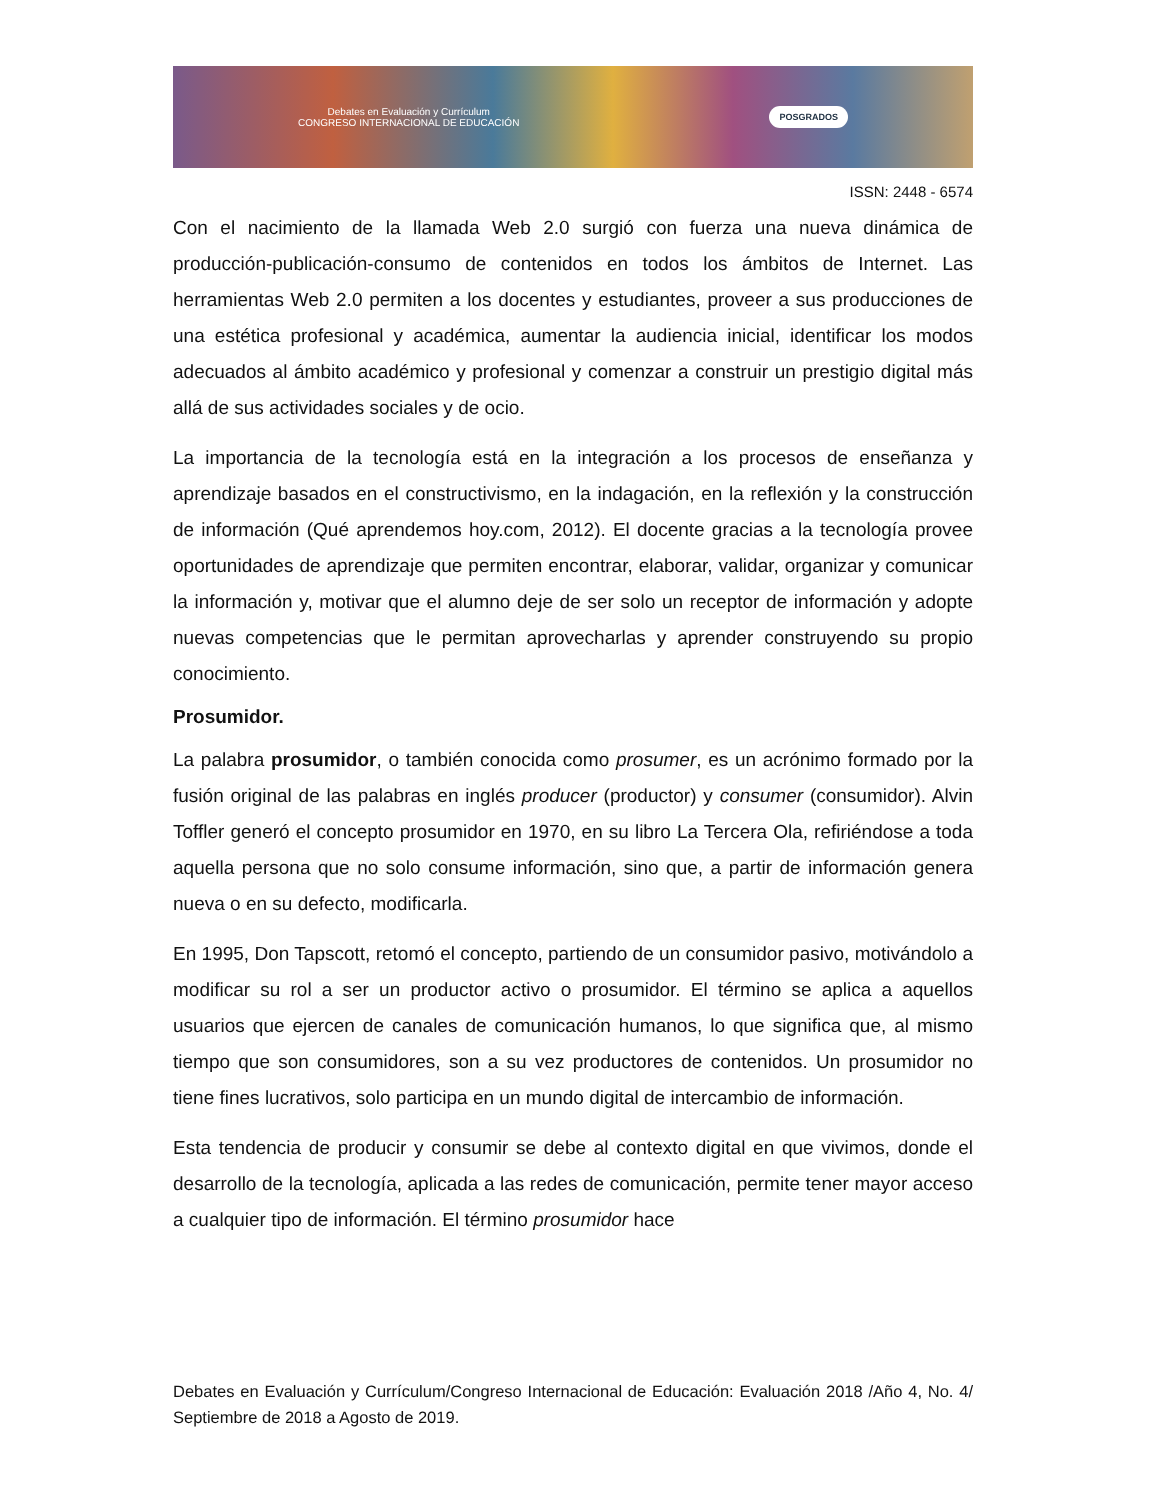Debates en Evaluación y Currículum
CONGRESO INTERNACIONAL DE EDUCACIÓN
POSGRADOS
ISSN: 2448 - 6574
Con el nacimiento de la llamada Web 2.0 surgió con fuerza una nueva dinámica de producción-publicación-consumo de contenidos en todos los ámbitos de Internet. Las herramientas Web 2.0 permiten a los docentes y estudiantes, proveer a sus producciones de una estética profesional y académica, aumentar la audiencia inicial, identificar los modos adecuados al ámbito académico y profesional y comenzar a construir un prestigio digital más allá de sus actividades sociales y de ocio.
La importancia de la tecnología está en la integración a los procesos de enseñanza y aprendizaje basados en el constructivismo, en la indagación, en la reflexión y la construcción de información (Qué aprendemos hoy.com, 2012). El docente gracias a la tecnología provee oportunidades de aprendizaje que permiten encontrar, elaborar, validar, organizar y comunicar la información y, motivar que el alumno deje de ser solo un receptor de información y adopte nuevas competencias que le permitan aprovecharlas y aprender construyendo su propio conocimiento.
Prosumidor.
La palabra prosumidor, o también conocida como prosumer, es un acrónimo formado por la fusión original de las palabras en inglés producer (productor) y consumer (consumidor). Alvin Toffler generó el concepto prosumidor en 1970, en su libro La Tercera Ola, refiriéndose a toda aquella persona que no solo consume información, sino que, a partir de información genera nueva o en su defecto, modificarla.
En 1995, Don Tapscott, retomó el concepto, partiendo de un consumidor pasivo, motivándolo a modificar su rol a ser un productor activo o prosumidor. El término se aplica a aquellos usuarios que ejercen de canales de comunicación humanos, lo que significa que, al mismo tiempo que son consumidores, son a su vez productores de contenidos. Un prosumidor no tiene fines lucrativos, solo participa en un mundo digital de intercambio de información.
Esta tendencia de producir y consumir se debe al contexto digital en que vivimos, donde el desarrollo de la tecnología, aplicada a las redes de comunicación, permite tener mayor acceso a cualquier tipo de información. El término prosumidor hace
Debates en Evaluación y Currículum/Congreso Internacional de Educación: Evaluación 2018 /Año 4, No. 4/ Septiembre de 2018 a Agosto de 2019.